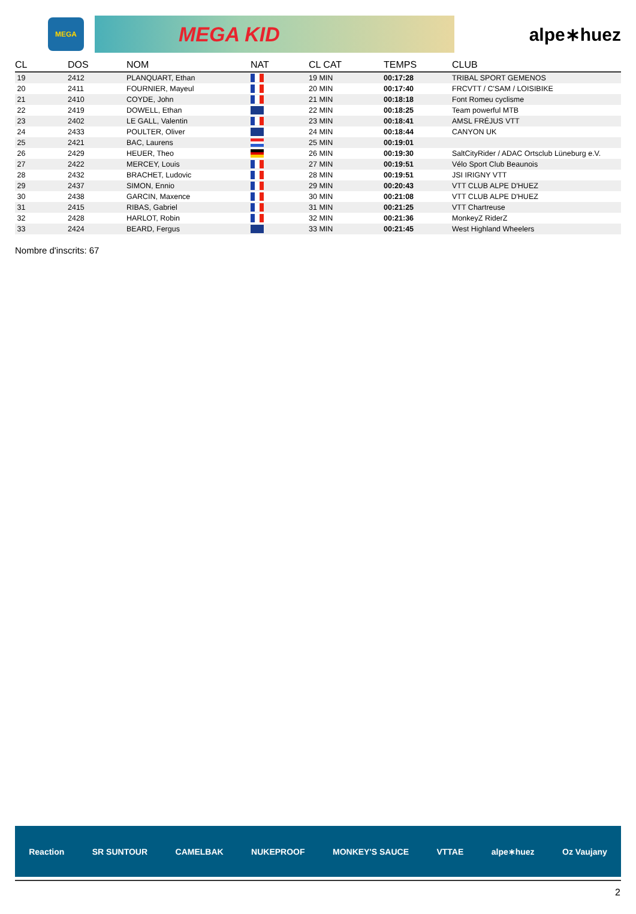MEGA
MEGA KID
alpe∗huez
| CL | DOS | NOM | NAT | CL CAT | TEMPS | CLUB |
| --- | --- | --- | --- | --- | --- | --- |
| 19 | 2412 | PLANQUART, Ethan | | 19 MIN | 00:17:28 | TRIBAL SPORT GEMENOS |
| 20 | 2411 | FOURNIER, Mayeul | | 20 MIN | 00:17:40 | FRCVTT / C'SAM / LOISIBIKE |
| 21 | 2410 | COYDE, John | | 21 MIN | 00:18:18 | Font Romeu cyclisme |
| 22 | 2419 | DOWELL, Ethan | | 22 MIN | 00:18:25 | Team powerful MTB |
| 23 | 2402 | LE GALL, Valentin | | 23 MIN | 00:18:41 | AMSL FRÉJUS VTT |
| 24 | 2433 | POULTER, Oliver | | 24 MIN | 00:18:44 | CANYON UK |
| 25 | 2421 | BAC, Laurens | | 25 MIN | 00:19:01 | |
| 26 | 2429 | HEUER, Theo | | 26 MIN | 00:19:30 | SaltCityRider / ADAC Ortsclub Lüneburg e.V. |
| 27 | 2422 | MERCEY, Louis | | 27 MIN | 00:19:51 | Vélo Sport Club Beaunois |
| 28 | 2432 | BRACHET, Ludovic | | 28 MIN | 00:19:51 | JSI IRIGNY VTT |
| 29 | 2437 | SIMON, Ennio | | 29 MIN | 00:20:43 | VTT CLUB ALPE D'HUEZ |
| 30 | 2438 | GARCIN, Maxence | | 30 MIN | 00:21:08 | VTT CLUB ALPE D'HUEZ |
| 31 | 2415 | RIBAS, Gabriel | | 31 MIN | 00:21:25 | VTT Chartreuse |
| 32 | 2428 | HARLOT, Robin | | 32 MIN | 00:21:36 | MonkeyZ RiderZ |
| 33 | 2424 | BEARD, Fergus | | 33 MIN | 00:21:45 | West Highland Wheelers |
Nombre d'inscrits: 67
Reaction SR SUNTOUR CAMELBAK NUKEPROOF MONKEY'S SAUCE VTTAE alpe∗huez Oz Vaujany
2